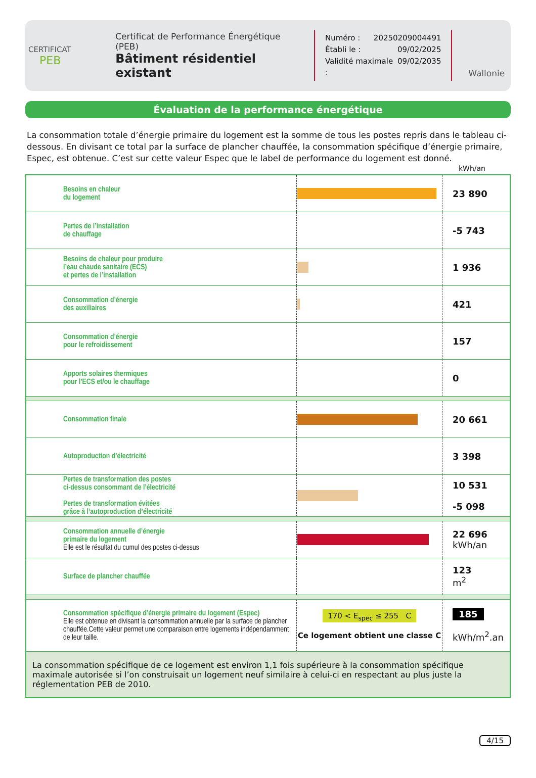CERTIFICAT
PEB
Certificat de Performance Énergétique (PEB)
Bâtiment résidentiel existant
Numéro : 20250209004491
Établi le : 09/02/2025
Validité maximale : 09/02/2035
Wallonie
Évaluation de la performance énergétique
La consommation totale d’énergie primaire du logement est la somme de tous les postes repris dans le tableau ci-dessous. En divisant ce total par la surface de plancher chauffée, la consommation spécifique d’énergie primaire, Espec, est obtenue. C’est sur cette valeur Espec que le label de performance du logement est donné.
kWh/an
| | Besoins en chaleur du logement | | 23 890 |
| | Pertes de l’installation de chauffage | | -5 743 |
| | Besoins de chaleur pour produire l’eau chaude sanitaire (ECS) et pertes de l’installation | | 1 936 |
| | Consommation d’énergie des auxiliaires | | 421 |
| | Consommation d’énergie pour le refroidissement | | 157 |
| | Apports solaires thermiques pour l’ECS et/ou le chauffage | | 0 |
| | Consommation finale | | 20 661 |
| | Autoproduction d’électricité | | 3 398 |
| | Pertes de transformation des postes ci-dessus consommant de l’électricité Pertes de transformation évitées grâce à l’autoproduction d’électricité | | 10 531 -5 098 |
| | Consommation annuelle d’énergie primaire du logement Elle est le résultat du cumul des postes ci-dessus | | 22 696 kWh/an |
| | Surface de plancher chauffée | | 123 m<sup>2</sup> |
| | Consommation spécifique d’énergie primaire du logement (Espec) Elle est obtenue en divisant la consommation annuelle par la surface de plancher chauffée.Cette valeur permet une comparaison entre logements indépendamment de leur taille. | 170 < E<sub>spec</sub> ≤ 255 C Ce logement obtient une classe C | 185 kWh/m<sup>2</sup>.an |
| La consommation spécifique de ce logement est environ 1,1 fois supérieure à la consommation spécifique maximale autorisée si l’on construisait un logement neuf similaire à celui-ci en respectant au plus juste la réglementation PEB de 2010. | | | |
4/15